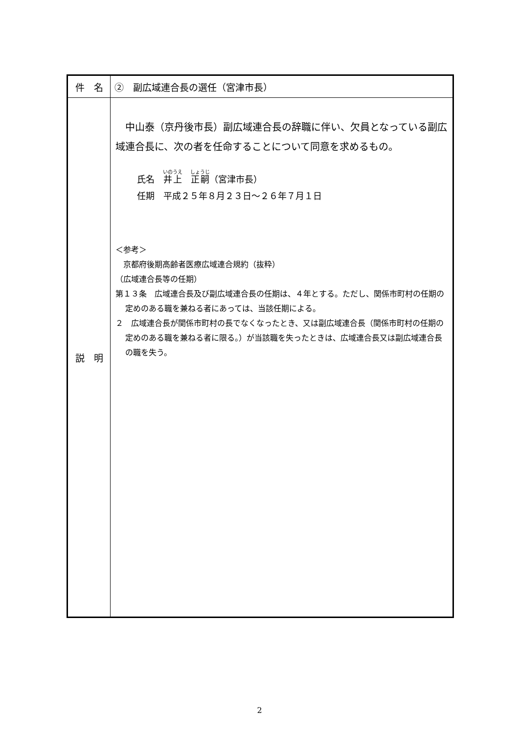| 件 名 | ② 副広域連合長の選任（宮津市長） |
| 説 明 | 中山泰（京丹後市長）副広域連合長の辞職に伴い、欠員となっている副広域連合長に、次の者を任命することについて同意を求めるもの。 氏名 井上 正嗣 （宮津市長） 任期 平成２５年８月２３日～２６年７月１日 ＜参考＞ 京都府後期高齢者医療広域連合規約（抜粋） （広域連合長等の任期） 第１３条 広域連合長及び副広域連合長の任期は、４年とする。ただし、関係市町村の任期の定めのある職を兼ねる者にあっては、当該任期による。 ２ 広域連合長が関係市町村の長でなくなったとき、又は副広域連合長（関係市町村の任期の定めのある職を兼ねる者に限る。）が当該職を失ったときは、広域連合長又は副広域連合長の職を失う。 |
2